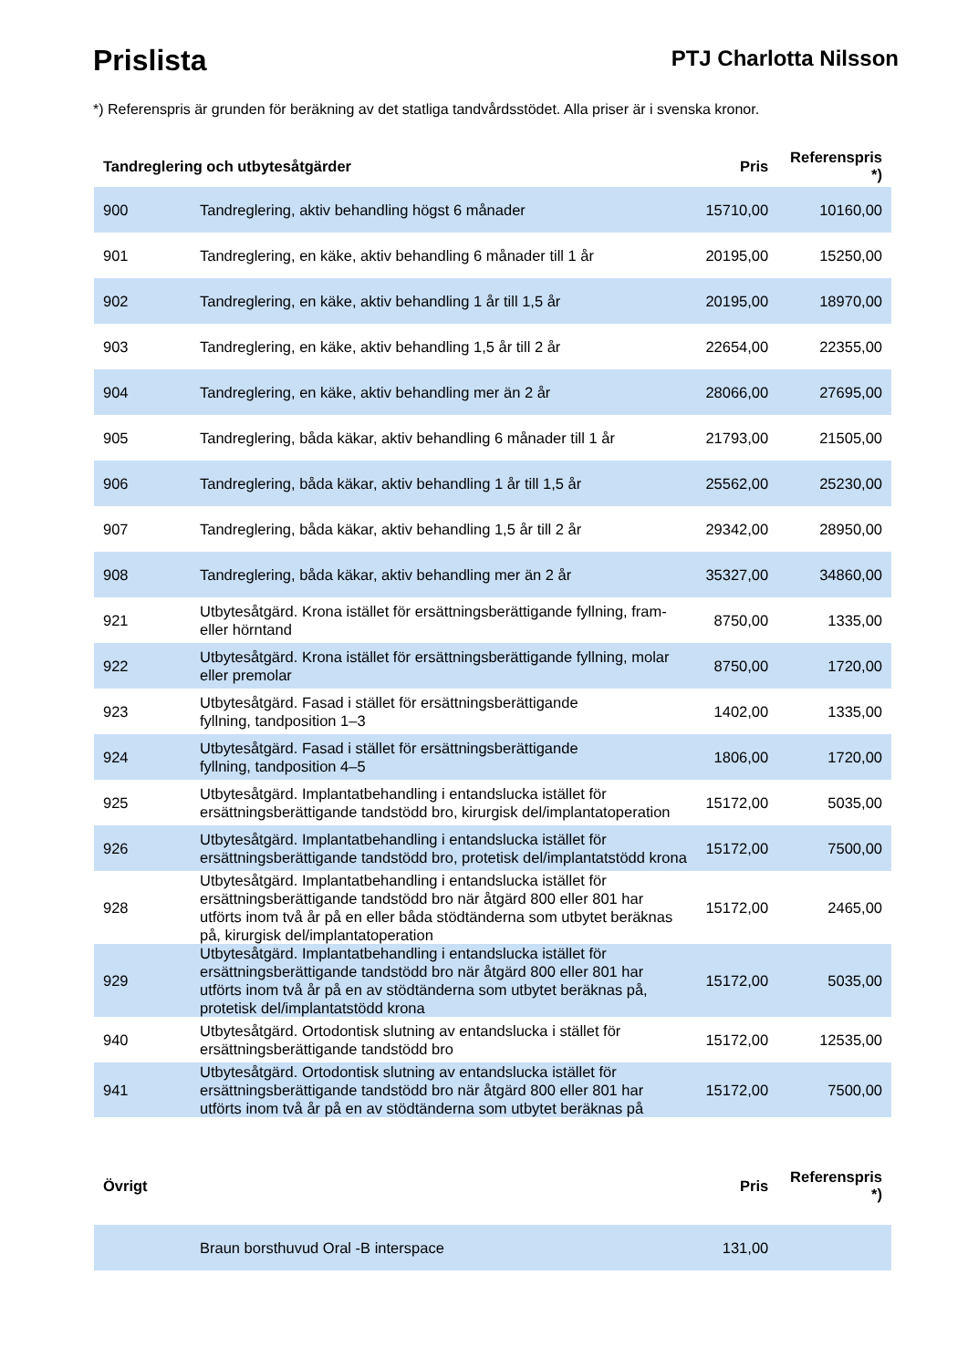Prislista
PTJ Charlotta Nilsson
*) Referenspris är grunden för beräkning av det statliga tandvårdsstödet. Alla priser är i svenska kronor.
| Tandreglering och utbytesåtgärder | | Pris | Referenspris *) |
| --- | --- | --- | --- |
| 900 | Tandreglering, aktiv behandling högst 6 månader | 15710,00 | 10160,00 |
| 901 | Tandreglering, en käke, aktiv behandling 6 månader till 1 år | 20195,00 | 15250,00 |
| 902 | Tandreglering, en käke, aktiv behandling 1 år till 1,5 år | 20195,00 | 18970,00 |
| 903 | Tandreglering, en käke, aktiv behandling 1,5 år till 2 år | 22654,00 | 22355,00 |
| 904 | Tandreglering, en käke, aktiv behandling mer än 2 år | 28066,00 | 27695,00 |
| 905 | Tandreglering, båda käkar, aktiv behandling 6 månader till 1 år | 21793,00 | 21505,00 |
| 906 | Tandreglering, båda käkar, aktiv behandling 1 år till 1,5 år | 25562,00 | 25230,00 |
| 907 | Tandreglering, båda käkar, aktiv behandling 1,5 år till 2 år | 29342,00 | 28950,00 |
| 908 | Tandreglering, båda käkar, aktiv behandling mer än 2 år | 35327,00 | 34860,00 |
| 921 | Utbytesåtgärd. Krona istället för ersättningsberättigande fyllning, fram- eller hörntand | 8750,00 | 1335,00 |
| 922 | Utbytesåtgärd. Krona istället för ersättningsberättigande fyllning, molar eller premolar | 8750,00 | 1720,00 |
| 923 | Utbytesåtgärd. Fasad i stället för ersättningsberättigande fyllning, tandposition 1–3 | 1402,00 | 1335,00 |
| 924 | Utbytesåtgärd. Fasad i stället för ersättningsberättigande fyllning, tandposition 4–5 | 1806,00 | 1720,00 |
| 925 | Utbytesåtgärd. Implantatbehandling i entandslucka istället för ersättningsberättigande tandstödd bro, kirurgisk del/implantatoperation | 15172,00 | 5035,00 |
| 926 | Utbytesåtgärd. Implantatbehandling i entandslucka istället för ersättningsberättigande tandstödd bro, protetisk del/implantatstödd krona | 15172,00 | 7500,00 |
| 928 | Utbytesåtgärd. Implantatbehandling i entandslucka istället för ersättningsberättigande tandstödd bro när åtgärd 800 eller 801 har utförts inom två år på en eller båda stödtänderna som utbytet beräknas på, kirurgisk del/implantatoperation | 15172,00 | 2465,00 |
| 929 | Utbytesåtgärd. Implantatbehandling i entandslucka istället för ersättningsberättigande tandstödd bro när åtgärd 800 eller 801 har utförts inom två år på en av stödtänderna som utbytet beräknas på, protetisk del/implantatstödd krona | 15172,00 | 5035,00 |
| 940 | Utbytesåtgärd. Ortodontisk slutning av entandslucka i stället för ersättningsberättigande tandstödd bro | 15172,00 | 12535,00 |
| 941 | Utbytesåtgärd. Ortodontisk slutning av entandslucka istället för ersättningsberättigande tandstödd bro när åtgärd 800 eller 801 har utförts inom två år på en av stödtänderna som utbytet beräknas på | 15172,00 | 7500,00 |
| Övrigt | | Pris | Referenspris *) |
| | Braun borsthuvud Oral -B interspace | 131,00 | |